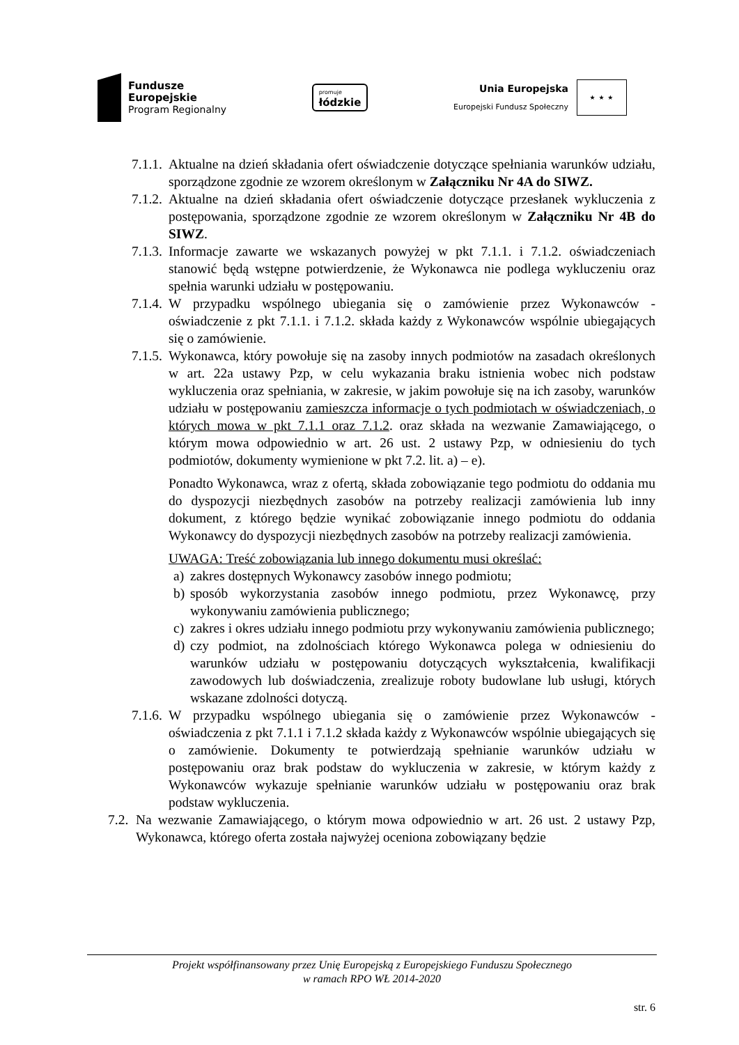Fundusze
Europejskie
Program Regionalny
promuje
łódzkie
Unia Europejska
Europejski Fundusz Społeczny
★ ★ ★
7.1.1. Aktualne na dzień składania ofert oświadczenie dotyczące spełniania warunków udziału, sporządzone zgodnie ze wzorem określonym w Załączniku Nr 4A do SIWZ.
7.1.2. Aktualne na dzień składania ofert oświadczenie dotyczące przesłanek wykluczenia z postępowania, sporządzone zgodnie ze wzorem określonym w Załączniku Nr 4B do SIWZ.
7.1.3. Informacje zawarte we wskazanych powyżej w pkt 7.1.1. i 7.1.2. oświadczeniach stanowić będą wstępne potwierdzenie, że Wykonawca nie podlega wykluczeniu oraz spełnia warunki udziału w postępowaniu.
7.1.4. W przypadku wspólnego ubiegania się o zamówienie przez Wykonawców - oświadczenie z pkt 7.1.1. i 7.1.2. składa każdy z Wykonawców wspólnie ubiegających się o zamówienie.
7.1.5. Wykonawca, który powołuje się na zasoby innych podmiotów na zasadach określonych w art. 22a ustawy Pzp, w celu wykazania braku istnienia wobec nich podstaw wykluczenia oraz spełniania, w zakresie, w jakim powołuje się na ich zasoby, warunków udziału w postępowaniu zamieszcza informacje o tych podmiotach w oświadczeniach, o których mowa w pkt 7.1.1 oraz 7.1.2. oraz składa na wezwanie Zamawiającego, o którym mowa odpowiednio w art. 26 ust. 2 ustawy Pzp, w odniesieniu do tych podmiotów, dokumenty wymienione w pkt 7.2. lit. a) – e).
Ponadto Wykonawca, wraz z ofertą, składa zobowiązanie tego podmiotu do oddania mu do dyspozycji niezbędnych zasobów na potrzeby realizacji zamówienia lub inny dokument, z którego będzie wynikać zobowiązanie innego podmiotu do oddania Wykonawcy do dyspozycji niezbędnych zasobów na potrzeby realizacji zamówienia.
UWAGA: Treść zobowiązania lub innego dokumentu musi określać:
a) zakres dostępnych Wykonawcy zasobów innego podmiotu;
b) sposób wykorzystania zasobów innego podmiotu, przez Wykonawcę, przy wykonywaniu zamówienia publicznego;
c) zakres i okres udziału innego podmiotu przy wykonywaniu zamówienia publicznego;
d) czy podmiot, na zdolnościach którego Wykonawca polega w odniesieniu do warunków udziału w postępowaniu dotyczących wykształcenia, kwalifikacji zawodowych lub doświadczenia, zrealizuje roboty budowlane lub usługi, których wskazane zdolności dotyczą.
7.1.6. W przypadku wspólnego ubiegania się o zamówienie przez Wykonawców - oświadczenia z pkt 7.1.1 i 7.1.2 składa każdy z Wykonawców wspólnie ubiegających się o zamówienie. Dokumenty te potwierdzają spełnianie warunków udziału w postępowaniu oraz brak podstaw do wykluczenia w zakresie, w którym każdy z Wykonawców wykazuje spełnianie warunków udziału w postępowaniu oraz brak podstaw wykluczenia.
7.2. Na wezwanie Zamawiającego, o którym mowa odpowiednio w art. 26 ust. 2 ustawy Pzp, Wykonawca, którego oferta została najwyżej oceniona zobowiązany będzie
Projekt współfinansowany przez Unię Europejską z Europejskiego Funduszu Społecznego
w ramach RPO WŁ 2014-2020
str. 6